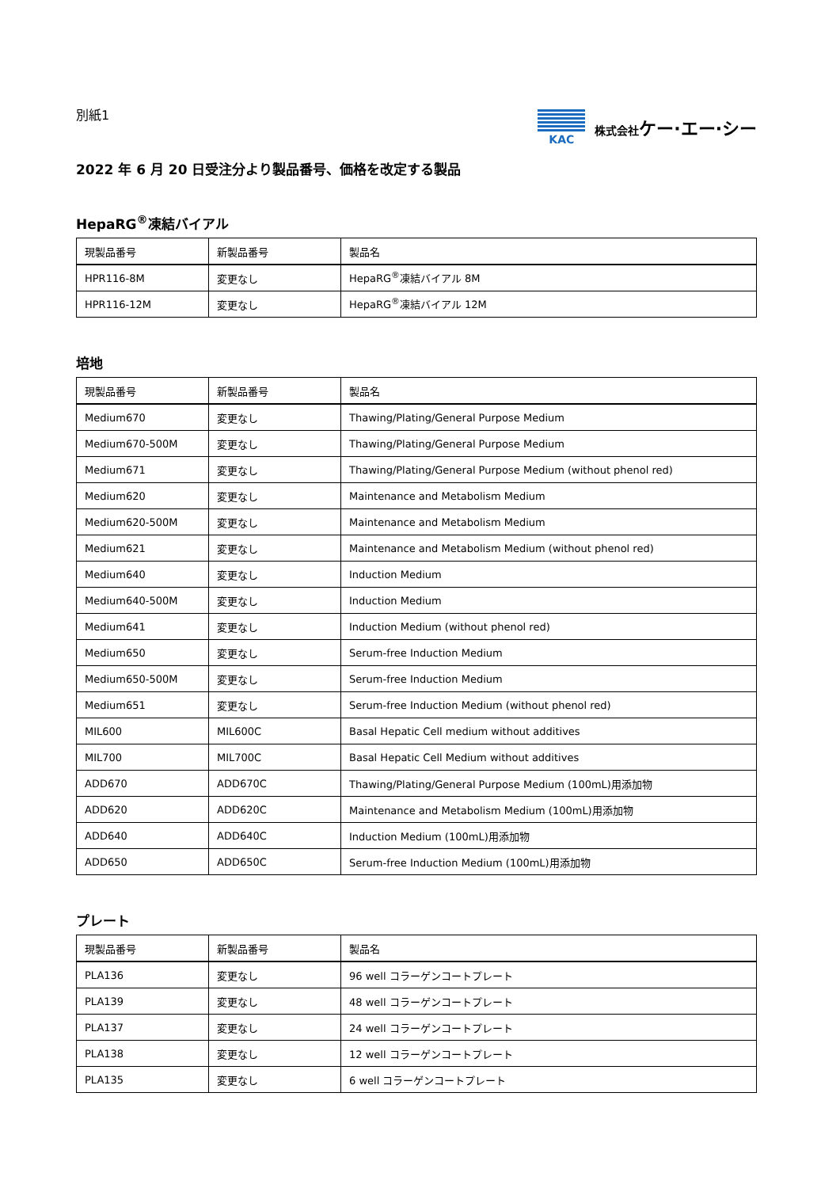別紙1
KAC 株式会社ケー·エー·シー
2022 年 6 月 20 日受注分より製品番号、価格を改定する製品
HepaRG<sup>®</sup>凍結バイアル
| 現製品番号 | 新製品番号 | 製品名 |
| --- | --- | --- |
| HPR116-8M | 変更なし | HepaRG<sup>®</sup>凍結バイアル 8M |
| HPR116-12M | 変更なし | HepaRG<sup>®</sup>凍結バイアル 12M |
培地
| 現製品番号 | 新製品番号 | 製品名 |
| --- | --- | --- |
| Medium670 | 変更なし | Thawing/Plating/General Purpose Medium |
| Medium670-500M | 変更なし | Thawing/Plating/General Purpose Medium |
| Medium671 | 変更なし | Thawing/Plating/General Purpose Medium (without phenol red) |
| Medium620 | 変更なし | Maintenance and Metabolism Medium |
| Medium620-500M | 変更なし | Maintenance and Metabolism Medium |
| Medium621 | 変更なし | Maintenance and Metabolism Medium (without phenol red) |
| Medium640 | 変更なし | Induction Medium |
| Medium640-500M | 変更なし | Induction Medium |
| Medium641 | 変更なし | Induction Medium (without phenol red) |
| Medium650 | 変更なし | Serum-free Induction Medium |
| Medium650-500M | 変更なし | Serum-free Induction Medium |
| Medium651 | 変更なし | Serum-free Induction Medium (without phenol red) |
| MIL600 | MIL600C | Basal Hepatic Cell medium without additives |
| MIL700 | MIL700C | Basal Hepatic Cell Medium without additives |
| ADD670 | ADD670C | Thawing/Plating/General Purpose Medium (100mL)用添加物 |
| ADD620 | ADD620C | Maintenance and Metabolism Medium (100mL)用添加物 |
| ADD640 | ADD640C | Induction Medium (100mL)用添加物 |
| ADD650 | ADD650C | Serum-free Induction Medium (100mL)用添加物 |
プレート
| 現製品番号 | 新製品番号 | 製品名 |
| --- | --- | --- |
| PLA136 | 変更なし | 96 well コラーゲンコートプレート |
| PLA139 | 変更なし | 48 well コラーゲンコートプレート |
| PLA137 | 変更なし | 24 well コラーゲンコートプレート |
| PLA138 | 変更なし | 12 well コラーゲンコートプレート |
| PLA135 | 変更なし | 6 well コラーゲンコートプレート |